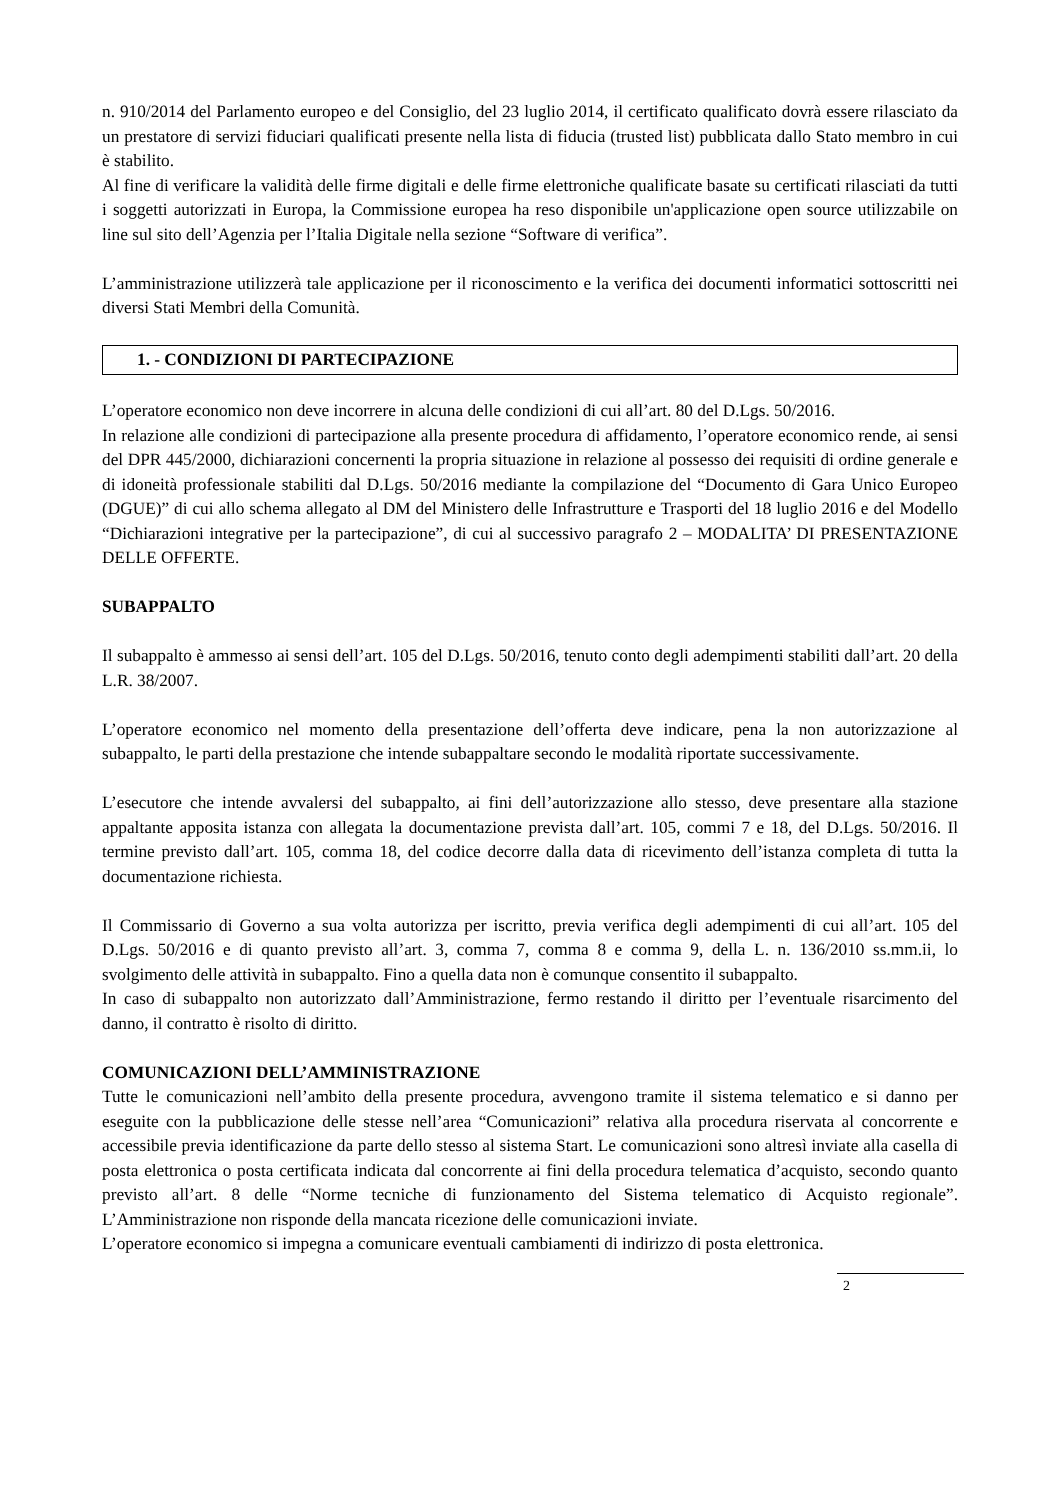n. 910/2014 del Parlamento europeo e del Consiglio, del 23 luglio 2014, il certificato qualificato dovrà essere rilasciato da un prestatore di servizi fiduciari qualificati presente nella lista di fiducia (trusted list) pubblicata dallo Stato membro in cui è stabilito.
Al fine di verificare la validità delle firme digitali e delle firme elettroniche qualificate basate su certificati rilasciati da tutti i soggetti autorizzati in Europa, la Commissione europea ha reso disponibile un'applicazione open source utilizzabile on line sul sito dell’Agenzia per l’Italia Digitale nella sezione “Software di verifica”.
L’amministrazione utilizzerà tale applicazione per il riconoscimento e la verifica dei documenti informatici sottoscritti nei diversi Stati Membri della Comunità.
1. - CONDIZIONI DI PARTECIPAZIONE
L’operatore economico non deve incorrere in alcuna delle condizioni di cui all’art. 80 del D.Lgs. 50/2016.
In relazione alle condizioni di partecipazione alla presente procedura di affidamento, l’operatore economico rende, ai sensi del DPR 445/2000, dichiarazioni concernenti la propria situazione in relazione al possesso dei requisiti di ordine generale e di idoneità professionale stabiliti dal D.Lgs. 50/2016 mediante la compilazione del “Documento di Gara Unico Europeo (DGUE)” di cui allo schema allegato al DM del Ministero delle Infrastrutture e Trasporti del 18 luglio 2016 e del Modello “Dichiarazioni integrative per la partecipazione”, di cui al successivo paragrafo 2 – MODALITA’ DI PRESENTAZIONE DELLE OFFERTE.
SUBAPPALTO
Il subappalto è ammesso ai sensi dell’art. 105 del D.Lgs. 50/2016, tenuto conto degli adempimenti stabiliti dall’art. 20 della L.R. 38/2007.
L’operatore economico nel momento della presentazione dell’offerta deve indicare, pena la non autorizzazione al subappalto, le parti della prestazione che intende subappaltare secondo le modalità riportate successivamente.
L’esecutore che intende avvalersi del subappalto, ai fini dell’autorizzazione allo stesso, deve presentare alla stazione appaltante apposita istanza con allegata la documentazione prevista dall’art. 105, commi 7 e 18, del D.Lgs. 50/2016. Il termine previsto dall’art. 105, comma 18, del codice decorre dalla data di ricevimento dell’istanza completa di tutta la documentazione richiesta.
Il Commissario di Governo a sua volta autorizza per iscritto, previa verifica degli adempimenti di cui all’art. 105 del D.Lgs. 50/2016 e di quanto previsto all’art. 3, comma 7, comma 8 e comma 9, della L. n. 136/2010 ss.mm.ii, lo svolgimento delle attività in subappalto. Fino a quella data non è comunque consentito il subappalto.
In caso di subappalto non autorizzato dall’Amministrazione, fermo restando il diritto per l’eventuale risarcimento del danno, il contratto è risolto di diritto.
COMUNICAZIONI DELL’AMMINISTRAZIONE
Tutte le comunicazioni nell’ambito della presente procedura, avvengono tramite il sistema telematico e si danno per eseguite con la pubblicazione delle stesse nell’area “Comunicazioni” relativa alla procedura riservata al concorrente e accessibile previa identificazione da parte dello stesso al sistema Start. Le comunicazioni sono altresì inviate alla casella di posta elettronica o posta certificata indicata dal concorrente ai fini della procedura telematica d’acquisto, secondo quanto previsto all’art. 8 delle “Norme tecniche di funzionamento del Sistema telematico di Acquisto regionale”. L’Amministrazione non risponde della mancata ricezione delle comunicazioni inviate.
L’operatore economico si impegna a comunicare eventuali cambiamenti di indirizzo di posta elettronica.
2